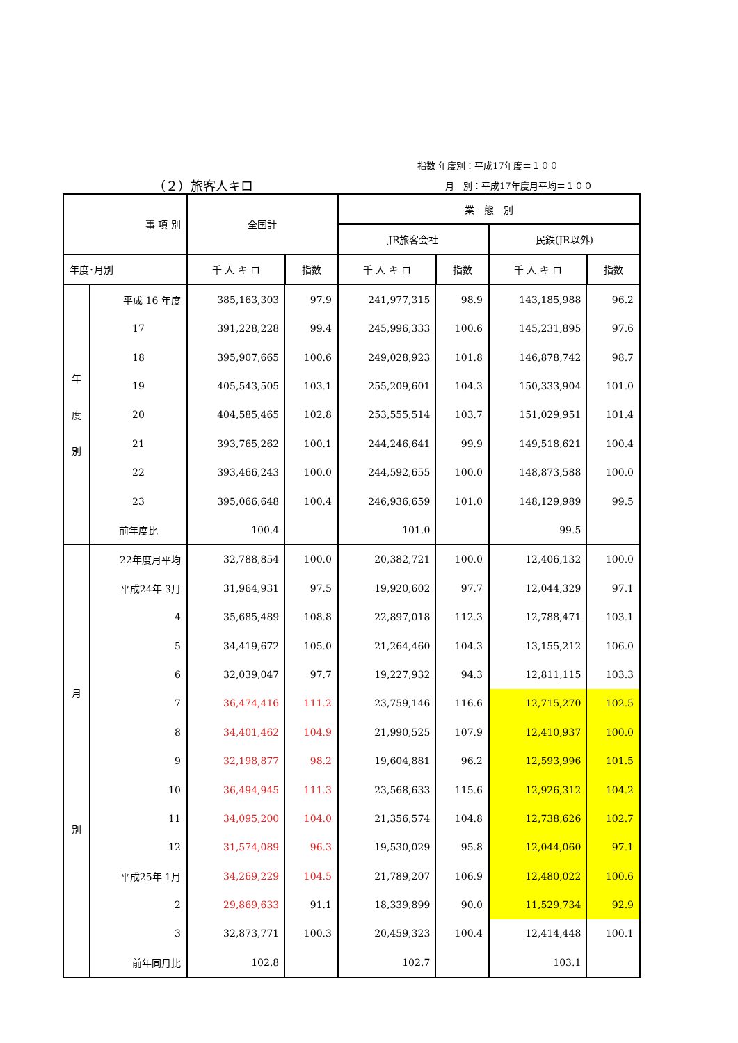指数 年度別：平成17年度＝１００
（２）旅客人キロ 月　別：平成17年度月平均＝１００
| 事 項 別 | | 全国計 | | 業 態 別 | | | |
| --- | --- | --- | --- | --- | --- | --- | --- |
| | | | | JR旅客会社 | | 民鉄(JR以外) | |
| 年度･月別 | | 千 人 キ ロ | 指数 | 千 人 キ ロ | 指数 | 千 人 キ ロ | 指数 |
| 年 度 別 | 平成 16 年度 | 385,163,303 | 97.9 | 241,977,315 | 98.9 | 143,185,988 | 96.2 |
| | 17 | 391,228,228 | 99.4 | 245,996,333 | 100.6 | 145,231,895 | 97.6 |
| | 18 | 395,907,665 | 100.6 | 249,028,923 | 101.8 | 146,878,742 | 98.7 |
| | 19 | 405,543,505 | 103.1 | 255,209,601 | 104.3 | 150,333,904 | 101.0 |
| | 20 | 404,585,465 | 102.8 | 253,555,514 | 103.7 | 151,029,951 | 101.4 |
| | 21 | 393,765,262 | 100.1 | 244,246,641 | 99.9 | 149,518,621 | 100.4 |
| | 22 | 393,466,243 | 100.0 | 244,592,655 | 100.0 | 148,873,588 | 100.0 |
| | 23 | 395,066,648 | 100.4 | 246,936,659 | 101.0 | 148,129,989 | 99.5 |
| | 前年度比 | 100.4 | | 101.0 | | 99.5 | |
| 月 別 | 22年度月平均 | 32,788,854 | 100.0 | 20,382,721 | 100.0 | 12,406,132 | 100.0 |
| | 平成24年 3月 | 31,964,931 | 97.5 | 19,920,602 | 97.7 | 12,044,329 | 97.1 |
| | 4 | 35,685,489 | 108.8 | 22,897,018 | 112.3 | 12,788,471 | 103.1 |
| | 5 | 34,419,672 | 105.0 | 21,264,460 | 104.3 | 13,155,212 | 106.0 |
| | 6 | 32,039,047 | 97.7 | 19,227,932 | 94.3 | 12,811,115 | 103.3 |
| | 7 | 36,474,416 | 111.2 | 23,759,146 | 116.6 | 12,715,270 | 102.5 |
| | 8 | 34,401,462 | 104.9 | 21,990,525 | 107.9 | 12,410,937 | 100.0 |
| | 9 | 32,198,877 | 98.2 | 19,604,881 | 96.2 | 12,593,996 | 101.5 |
| | 10 | 36,494,945 | 111.3 | 23,568,633 | 115.6 | 12,926,312 | 104.2 |
| | 11 | 34,095,200 | 104.0 | 21,356,574 | 104.8 | 12,738,626 | 102.7 |
| | 12 | 31,574,089 | 96.3 | 19,530,029 | 95.8 | 12,044,060 | 97.1 |
| | 平成25年 1月 | 34,269,229 | 104.5 | 21,789,207 | 106.9 | 12,480,022 | 100.6 |
| | 2 | 29,869,633 | 91.1 | 18,339,899 | 90.0 | 11,529,734 | 92.9 |
| | 3 | 32,873,771 | 100.3 | 20,459,323 | 100.4 | 12,414,448 | 100.1 |
| | 前年同月比 | 102.8 | | 102.7 | | 103.1 | |